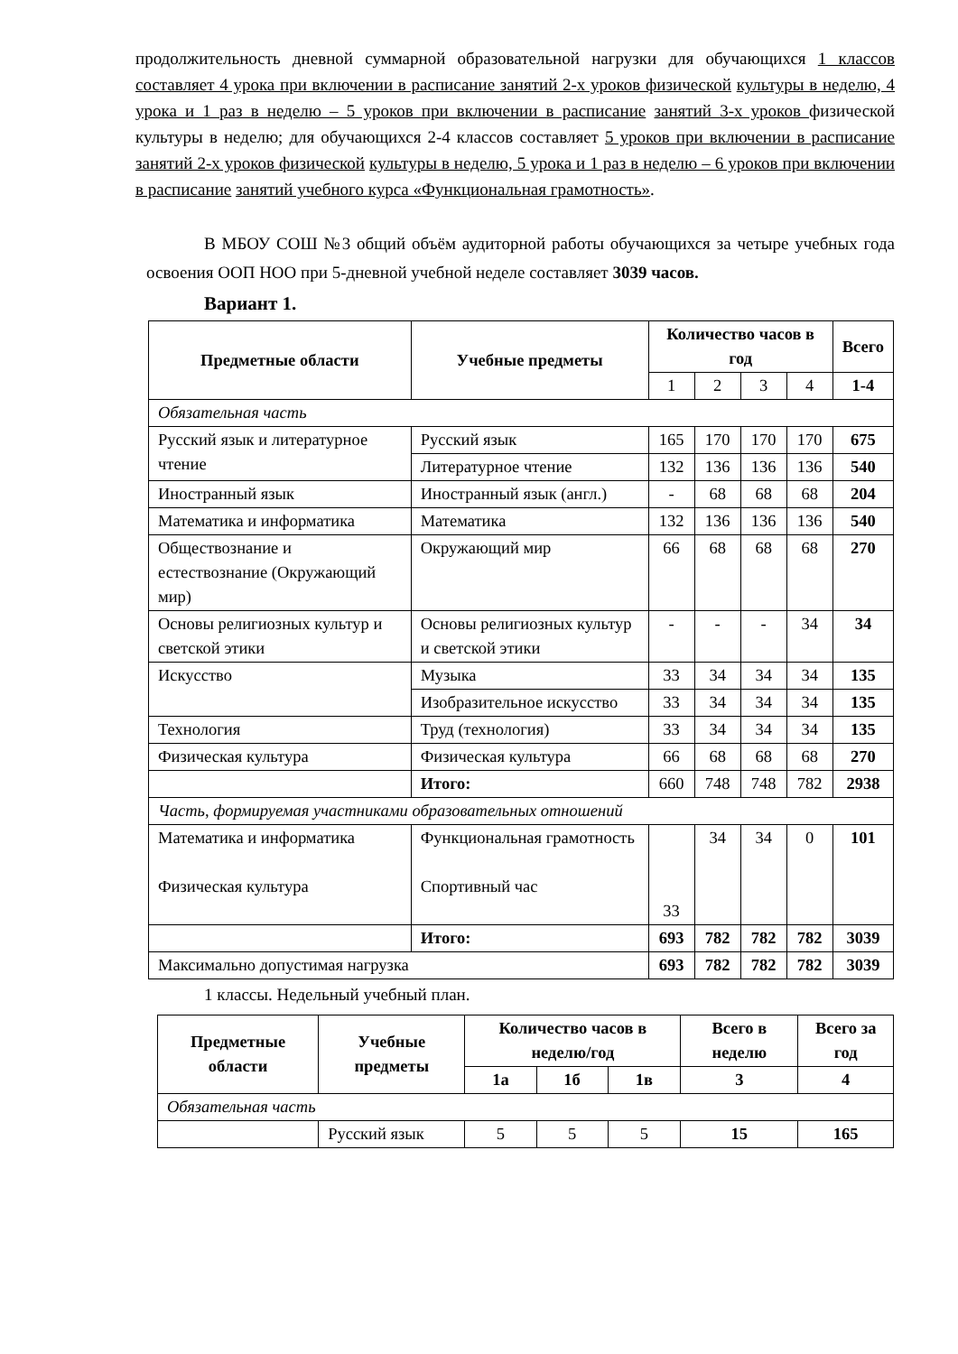продолжительность дневной суммарной образовательной нагрузки для обучающихся 1 классов составляет 4 урока при включении в расписание занятий 2-х уроков физической культуры в неделю, 4 урока и 1 раз в неделю – 5 уроков при включении в расписание занятий 3-х уроков физической культуры в неделю; для обучающихся 2-4 классов составляет 5 уроков при включении в расписание занятий 2-х уроков физической культуры в неделю, 5 урока и 1 раз в неделю – 6 уроков при включении в расписание занятий учебного курса «Функциональная грамотность».
В МБОУ СОШ №3 общий объём аудиторной работы обучающихся за четыре учебных года освоения ООП НОО при 5-дневной учебной неделе составляет 3039 часов.
Вариант 1.
| Предметные области | Учебные предметы | Количество часов в год | | | | Всего |
| --- | --- | --- | --- | --- | --- | --- |
| | | 1 | 2 | 3 | 4 | 1-4 |
| Обязательная часть | | | | | | |
| Русский язык и литературное чтение | Русский язык | 165 | 170 | 170 | 170 | 675 |
| | Литературное чтение | 132 | 136 | 136 | 136 | 540 |
| Иностранный язык | Иностранный язык (англ.) | - | 68 | 68 | 68 | 204 |
| Математика и информатика | Математика | 132 | 136 | 136 | 136 | 540 |
| Обществознание и естествознание (Окружающий мир) | Окружающий мир | 66 | 68 | 68 | 68 | 270 |
| Основы религиозных культур и светской этики | Основы религиозных культур и светской этики | - | - | - | 34 | 34 |
| Искусство | Музыка | 33 | 34 | 34 | 34 | 135 |
| | Изобразительное искусство | 33 | 34 | 34 | 34 | 135 |
| Технология | Труд (технология) | 33 | 34 | 34 | 34 | 135 |
| Физическая культура | Физическая культура | 66 | 68 | 68 | 68 | 270 |
| | Итого: | 660 | 748 | 748 | 782 | 2938 |
| Часть, формируемая участниками образовательных отношений | | | | | | |
| Математика и информатика Физическая культура | Функциональная грамотность Спортивный час | 33 | 34 | 34 | 0 | 101 |
| | Итого: | 693 | 782 | 782 | 782 | 3039 |
| Максимально допустимая нагрузка | | 693 | 782 | 782 | 782 | 3039 |
1 классы. Недельный учебный план.
| Предметные области | Учебные предметы | Количество часов в неделю/год | | | Всего в неделю | Всего за год |
| --- | --- | --- | --- | --- | --- | --- |
| | | 1а | 1б | 1в | 3 | 4 |
| Обязательная часть | | | | | | |
| | Русский язык | 5 | 5 | 5 | 15 | 165 |